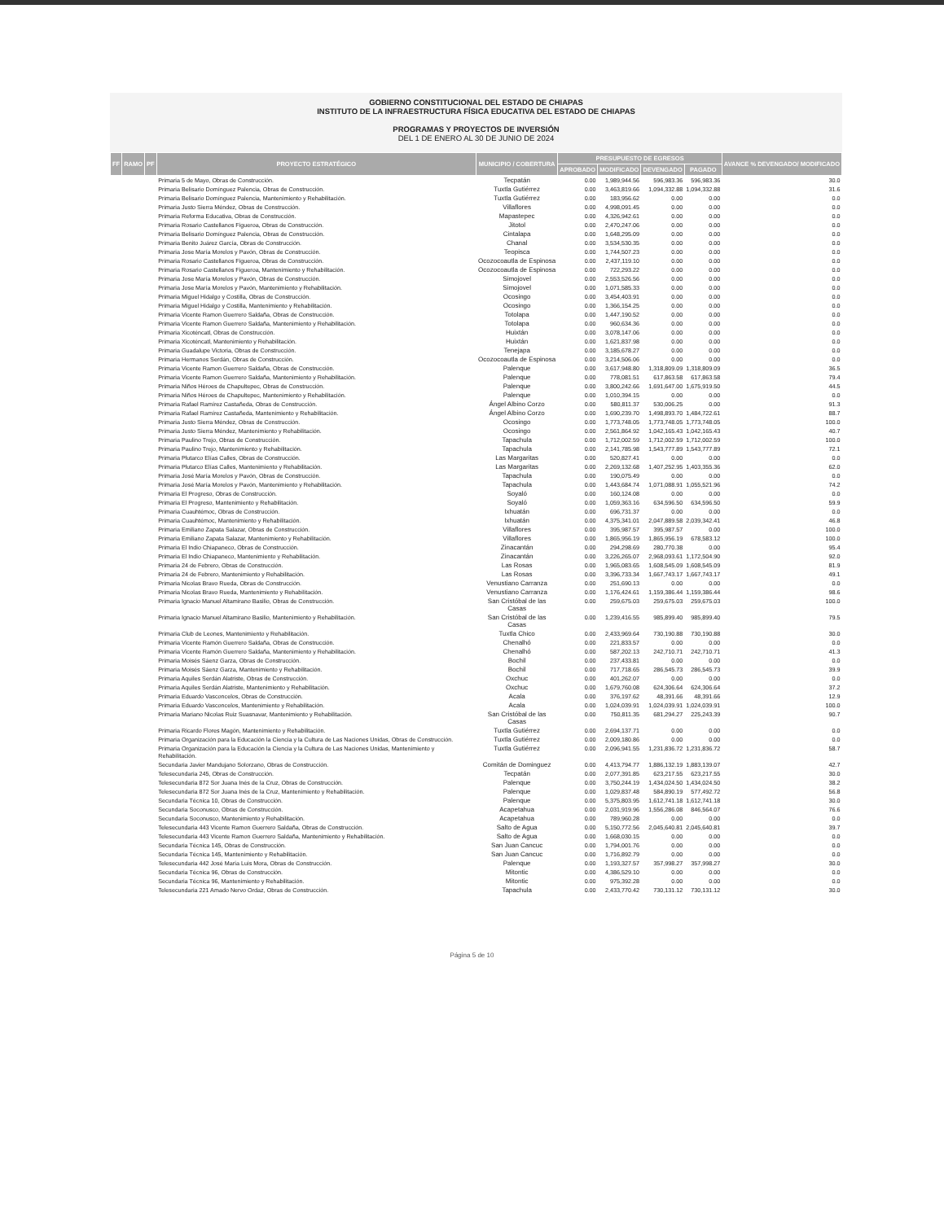GOBIERNO CONSTITUCIONAL DEL ESTADO DE CHIAPAS
INSTITUTO DE LA INFRAESTRUCTURA FÍSICA EDUCATIVA DEL ESTADO DE CHIAPAS
PROGRAMAS Y PROYECTOS DE INVERSIÓN
DEL 1 DE ENERO AL 30 DE JUNIO DE 2024
| FF | RAMO | PF | PROYECTO ESTRATÉGICO | MUNICIPIO / COBERTURA | PRESUPUESTO DE EGRESOS | | | | AVANCE % DEVENGADO/ MODIFICADO |
| --- | --- | --- | --- | --- | --- | --- | --- | --- | --- |
| | | | | | APROBADO | MODIFICADO | DEVENGADO | PAGADO | |
| | | | Primaria 5 de Mayo, Obras de Construcción. | Tecpatán | 0.00 | 1,989,944.56 | 596,983.36 | 596,983.36 | 30.0 |
| | | | Primaria Belisario Domínguez Palencia, Obras de Construcción. | Tuxtla Gutiérrez | 0.00 | 3,463,819.66 | 1,094,332.88 | 1,094,332.88 | 31.6 |
| | | | Primaria Belisario Domínguez Palencia, Mantenimiento y Rehabilitación. | Tuxtla Gutiérrez | 0.00 | 183,956.62 | 0.00 | 0.00 | 0.0 |
| | | | Primaria Justo Sierra Méndez, Obras de Construcción. | Villaflores | 0.00 | 4,998,091.45 | 0.00 | 0.00 | 0.0 |
| | | | Primaria Reforma Educativa, Obras de Construcción. | Mapastepec | 0.00 | 4,326,942.61 | 0.00 | 0.00 | 0.0 |
| | | | Primaria Rosario Castellanos Figueroa, Obras de Construcción. | Jitotol | 0.00 | 2,470,247.06 | 0.00 | 0.00 | 0.0 |
| | | | Primaria Belisario Domínguez Palencia, Obras de Construcción. | Cintalapa | 0.00 | 1,648,295.09 | 0.00 | 0.00 | 0.0 |
| | | | Primaria Benito Juárez García, Obras de Construcción. | Chanal | 0.00 | 3,534,530.35 | 0.00 | 0.00 | 0.0 |
| | | | Primaria Jose María Morelos y Pavón, Obras de Construcción. | Teopisca | 0.00 | 1,744,507.23 | 0.00 | 0.00 | 0.0 |
| | | | Primaria Rosario Castellanos Figueroa, Obras de Construcción. | Ocozocoautla de Espinosa | 0.00 | 2,437,119.10 | 0.00 | 0.00 | 0.0 |
| | | | Primaria Rosario Castellanos Figueroa, Mantenimiento y Rehabilitación. | Ocozocoautla de Espinosa | 0.00 | 722,293.22 | 0.00 | 0.00 | 0.0 |
| | | | Primaria Jose María Morelos y Pavón, Obras de Construcción. | Simojovel | 0.00 | 2,553,526.56 | 0.00 | 0.00 | 0.0 |
| | | | Primaria Jose María Morelos y Pavón, Mantenimiento y Rehabilitación. | Simojovel | 0.00 | 1,071,585.33 | 0.00 | 0.00 | 0.0 |
| | | | Primaria Miguel Hidalgo y Costilla, Obras de Construcción. | Ocosingo | 0.00 | 3,454,403.91 | 0.00 | 0.00 | 0.0 |
| | | | Primaria Miguel Hidalgo y Costilla, Mantenimiento y Rehabilitación. | Ocosingo | 0.00 | 1,366,154.25 | 0.00 | 0.00 | 0.0 |
| | | | Primaria Vicente Ramon Guerrero Saldaña, Obras de Construcción. | Totolapa | 0.00 | 1,447,190.52 | 0.00 | 0.00 | 0.0 |
| | | | Primaria Vicente Ramon Guerrero Saldaña, Mantenimiento y Rehabilitación. | Totolapa | 0.00 | 960,634.36 | 0.00 | 0.00 | 0.0 |
| | | | Primaria Xicoténcatl, Obras de Construcción. | Huixtán | 0.00 | 3,078,147.06 | 0.00 | 0.00 | 0.0 |
| | | | Primaria Xicoténcatl, Mantenimiento y Rehabilitación. | Huixtán | 0.00 | 1,621,837.98 | 0.00 | 0.00 | 0.0 |
| | | | Primaria Guadalupe Victoria, Obras de Construcción. | Tenejapa | 0.00 | 3,185,678.27 | 0.00 | 0.00 | 0.0 |
| | | | Primaria Hermanos Serdán, Obras de Construcción. | Ocozocoautla de Espinosa | 0.00 | 3,214,506.06 | 0.00 | 0.00 | 0.0 |
| | | | Primaria Vicente Ramon Guerrero Saldaña, Obras de Construcción. | Palenque | 0.00 | 3,617,948.80 | 1,318,809.09 | 1,318,809.09 | 36.5 |
| | | | Primaria Vicente Ramon Guerrero Saldaña, Mantenimiento y Rehabilitación. | Palenque | 0.00 | 778,081.51 | 617,863.58 | 617,863.58 | 79.4 |
| | | | Primaria Niños Héroes de Chapultepec, Obras de Construcción. | Palenque | 0.00 | 3,800,242.66 | 1,691,647.00 | 1,675,919.50 | 44.5 |
| | | | Primaria Niños Héroes de Chapultepec, Mantenimiento y Rehabilitación. | Palenque | 0.00 | 1,010,394.15 | 0.00 | 0.00 | 0.0 |
| | | | Primaria Rafael Ramírez Castañeda, Obras de Construcción. | Ángel Albino Corzo | 0.00 | 580,811.37 | 530,006.25 | 0.00 | 91.3 |
| | | | Primaria Rafael Ramírez Castañeda, Mantenimiento y Rehabilitación. | Ángel Albino Corzo | 0.00 | 1,690,239.70 | 1,498,893.70 | 1,484,722.61 | 88.7 |
| | | | Primaria Justo Sierra Méndez, Obras de Construcción. | Ocosingo | 0.00 | 1,773,748.05 | 1,773,748.05 | 1,773,748.05 | 100.0 |
| | | | Primaria Justo Sierra Méndez, Mantenimiento y Rehabilitación. | Ocosingo | 0.00 | 2,561,864.92 | 1,042,165.43 | 1,042,165.43 | 40.7 |
| | | | Primaria Paulino Trejo, Obras de Construcción. | Tapachula | 0.00 | 1,712,002.59 | 1,712,002.59 | 1,712,002.59 | 100.0 |
| | | | Primaria Paulino Trejo, Mantenimiento y Rehabilitación. | Tapachula | 0.00 | 2,141,785.98 | 1,543,777.89 | 1,543,777.89 | 72.1 |
| | | | Primaria Plutarco Elías Calles, Obras de Construcción. | Las Margaritas | 0.00 | 520,827.41 | 0.00 | 0.00 | 0.0 |
| | | | Primaria Plutarco Elías Calles, Mantenimiento y Rehabilitación. | Las Margaritas | 0.00 | 2,269,132.68 | 1,407,252.95 | 1,403,355.36 | 62.0 |
| | | | Primaria José María Morelos y Pavón, Obras de Construcción. | Tapachula | 0.00 | 190,075.49 | 0.00 | 0.00 | 0.0 |
| | | | Primaria José María Morelos y Pavón, Mantenimiento y Rehabilitación. | Tapachula | 0.00 | 1,443,684.74 | 1,071,088.91 | 1,055,521.96 | 74.2 |
| | | | Primaria El Progreso, Obras de Construcción. | Soyaló | 0.00 | 160,124.08 | 0.00 | 0.00 | 0.0 |
| | | | Primaria El Progreso, Mantenimiento y Rehabilitación. | Soyaló | 0.00 | 1,059,363.16 | 634,596.50 | 634,596.50 | 59.9 |
| | | | Primaria Cuauhtémoc, Obras de Construcción. | Ixhuatán | 0.00 | 696,731.37 | 0.00 | 0.00 | 0.0 |
| | | | Primaria Cuauhtémoc, Mantenimiento y Rehabilitación. | Ixhuatán | 0.00 | 4,375,341.01 | 2,047,889.58 | 2,039,342.41 | 46.8 |
| | | | Primaria Emiliano Zapata Salazar, Obras de Construcción. | Villaflores | 0.00 | 395,987.57 | 395,987.57 | 0.00 | 100.0 |
| | | | Primaria Emiliano Zapata Salazar, Mantenimiento y Rehabilitación. | Villaflores | 0.00 | 1,865,956.19 | 1,865,956.19 | 678,583.12 | 100.0 |
| | | | Primaria El Indio Chiapaneco, Obras de Construcción. | Zinacantán | 0.00 | 294,298.69 | 280,770.38 | 0.00 | 95.4 |
| | | | Primaria El Indio Chiapaneco, Mantenimiento y Rehabilitación. | Zinacantán | 0.00 | 3,226,265.07 | 2,968,093.61 | 1,172,504.90 | 92.0 |
| | | | Primaria 24 de Febrero, Obras de Construcción. | Las Rosas | 0.00 | 1,965,083.65 | 1,608,545.09 | 1,608,545.09 | 81.9 |
| | | | Primaria 24 de Febrero, Mantenimiento y Rehabilitación. | Las Rosas | 0.00 | 3,396,733.34 | 1,667,743.17 | 1,667,743.17 | 49.1 |
| | | | Primaria Nicolas Bravo Rueda, Obras de Construcción. | Venustiano Carranza | 0.00 | 251,690.13 | 0.00 | 0.00 | 0.0 |
| | | | Primaria Nicolas Bravo Rueda, Mantenimiento y Rehabilitación. | Venustiano Carranza | 0.00 | 1,176,424.61 | 1,159,386.44 | 1,159,386.44 | 98.6 |
| | | | Primaria Ignacio Manuel Altamirano Basilio, Obras de Construcción. | San Cristóbal de las Casas | 0.00 | 259,675.03 | 259,675.03 | 259,675.03 | 100.0 |
| | | | Primaria Ignacio Manuel Altamirano Basilio, Mantenimiento y Rehabilitación. | San Cristóbal de las Casas | 0.00 | 1,239,416.55 | 985,899.40 | 985,899.40 | 79.5 |
| | | | Primaria Club de Leones, Mantenimiento y Rehabilitación. | Tuxtla Chico | 0.00 | 2,433,969.64 | 730,190.88 | 730,190.88 | 30.0 |
| | | | Primaria Vicente Ramón Guerrero Saldaña, Obras de Construcción. | Chenalhó | 0.00 | 221,833.57 | 0.00 | 0.00 | 0.0 |
| | | | Primaria Vicente Ramón Guerrero Saldaña, Mantenimiento y Rehabilitación. | Chenalhó | 0.00 | 587,202.13 | 242,710.71 | 242,710.71 | 41.3 |
| | | | Primaria Moisés Sáenz Garza, Obras de Construcción. | Bochil | 0.00 | 237,433.81 | 0.00 | 0.00 | 0.0 |
| | | | Primaria Moisés Sáenz Garza, Mantenimiento y Rehabilitación. | Bochil | 0.00 | 717,718.65 | 286,545.73 | 286,545.73 | 39.9 |
| | | | Primaria Aquiles Serdán Alatriste, Obras de Construcción. | Oxchuc | 0.00 | 401,262.07 | 0.00 | 0.00 | 0.0 |
| | | | Primaria Aquiles Serdán Alatriste, Mantenimiento y Rehabilitación. | Oxchuc | 0.00 | 1,679,760.08 | 624,306.64 | 624,306.64 | 37.2 |
| | | | Primaria Eduardo Vasconcelos, Obras de Construcción. | Acala | 0.00 | 376,197.62 | 48,391.66 | 48,391.66 | 12.9 |
| | | | Primaria Eduardo Vasconcelos, Mantenimiento y Rehabilitación. | Acala | 0.00 | 1,024,039.91 | 1,024,039.91 | 1,024,039.91 | 100.0 |
| | | | Primaria Mariano Nicolas Ruiz Suasnavar, Mantenimiento y Rehabilitación. | San Cristóbal de las Casas | 0.00 | 750,811.35 | 681,294.27 | 225,243.39 | 90.7 |
| | | | Primaria Ricardo Flores Magón, Mantenimiento y Rehabilitación. | Tuxtla Gutiérrez | 0.00 | 2,694,137.71 | 0.00 | 0.00 | 0.0 |
| | | | Primaria Organización para la Educación la Ciencia y la Cultura de Las Naciones Unidas, Obras de Construcción. | Tuxtla Gutiérrez | 0.00 | 2,009,180.86 | 0.00 | 0.00 | 0.0 |
| | | | Primaria Organización para la Educación la Ciencia y la Cultura de Las Naciones Unidas, Mantenimiento y Rehabilitación. | Tuxtla Gutiérrez | 0.00 | 2,096,941.55 | 1,231,836.72 | 1,231,836.72 | 58.7 |
| | | | Secundaria Javier Mandujano Solorzano, Obras de Construcción. | Comitán de Dominguez | 0.00 | 4,413,794.77 | 1,886,132.19 | 1,883,139.07 | 42.7 |
| | | | Telesecundaria 245, Obras de Construcción. | Tecpatán | 0.00 | 2,077,391.85 | 623,217.55 | 623,217.55 | 30.0 |
| | | | Telesecundaria 872 Sor Juana Inés de la Cruz, Obras de Construcción. | Palenque | 0.00 | 3,750,244.19 | 1,434,024.50 | 1,434,024.50 | 38.2 |
| | | | Telesecundaria 872 Sor Juana Inés de la Cruz, Mantenimiento y Rehabilitación. | Palenque | 0.00 | 1,029,837.48 | 584,890.19 | 577,492.72 | 56.8 |
| | | | Secundaria Técnica 10, Obras de Construcción. | Palenque | 0.00 | 5,375,803.95 | 1,612,741.18 | 1,612,741.18 | 30.0 |
| | | | Secundaria Soconusco, Obras de Construcción. | Acapetahua | 0.00 | 2,031,919.96 | 1,556,286.08 | 846,564.07 | 76.6 |
| | | | Secundaria Soconusco, Mantenimiento y Rehabilitación. | Acapetahua | 0.00 | 789,960.28 | 0.00 | 0.00 | 0.0 |
| | | | Telesecundaria 443 Vicente Ramon Guerrero Saldaña, Obras de Construcción. | Salto de Agua | 0.00 | 5,150,772.56 | 2,045,640.81 | 2,045,640.81 | 39.7 |
| | | | Telesecundaria 443 Vicente Ramon Guerrero Saldaña, Mantenimiento y Rehabilitación. | Salto de Agua | 0.00 | 1,668,030.15 | 0.00 | 0.00 | 0.0 |
| | | | Secundaria Técnica 145, Obras de Construcción. | San Juan Cancuc | 0.00 | 1,794,001.76 | 0.00 | 0.00 | 0.0 |
| | | | Secundaria Técnica 145, Mantenimiento y Rehabilitación. | San Juan Cancuc | 0.00 | 1,716,892.79 | 0.00 | 0.00 | 0.0 |
| | | | Telesecundaria 442 José María Luis Mora, Obras de Construcción. | Palenque | 0.00 | 1,193,327.57 | 357,998.27 | 357,998.27 | 30.0 |
| | | | Secundaria Técnica 96, Obras de Construcción. | Mitontic | 0.00 | 4,386,529.10 | 0.00 | 0.00 | 0.0 |
| | | | Secundaria Técnica 96, Mantenimiento y Rehabilitación. | Mitontic | 0.00 | 975,392.28 | 0.00 | 0.00 | 0.0 |
| | | | Telesecundaria 221 Amado Nervo Ordaz, Obras de Construcción. | Tapachula | 0.00 | 2,433,770.42 | 730,131.12 | 730,131.12 | 30.0 |
Página 5 de 10